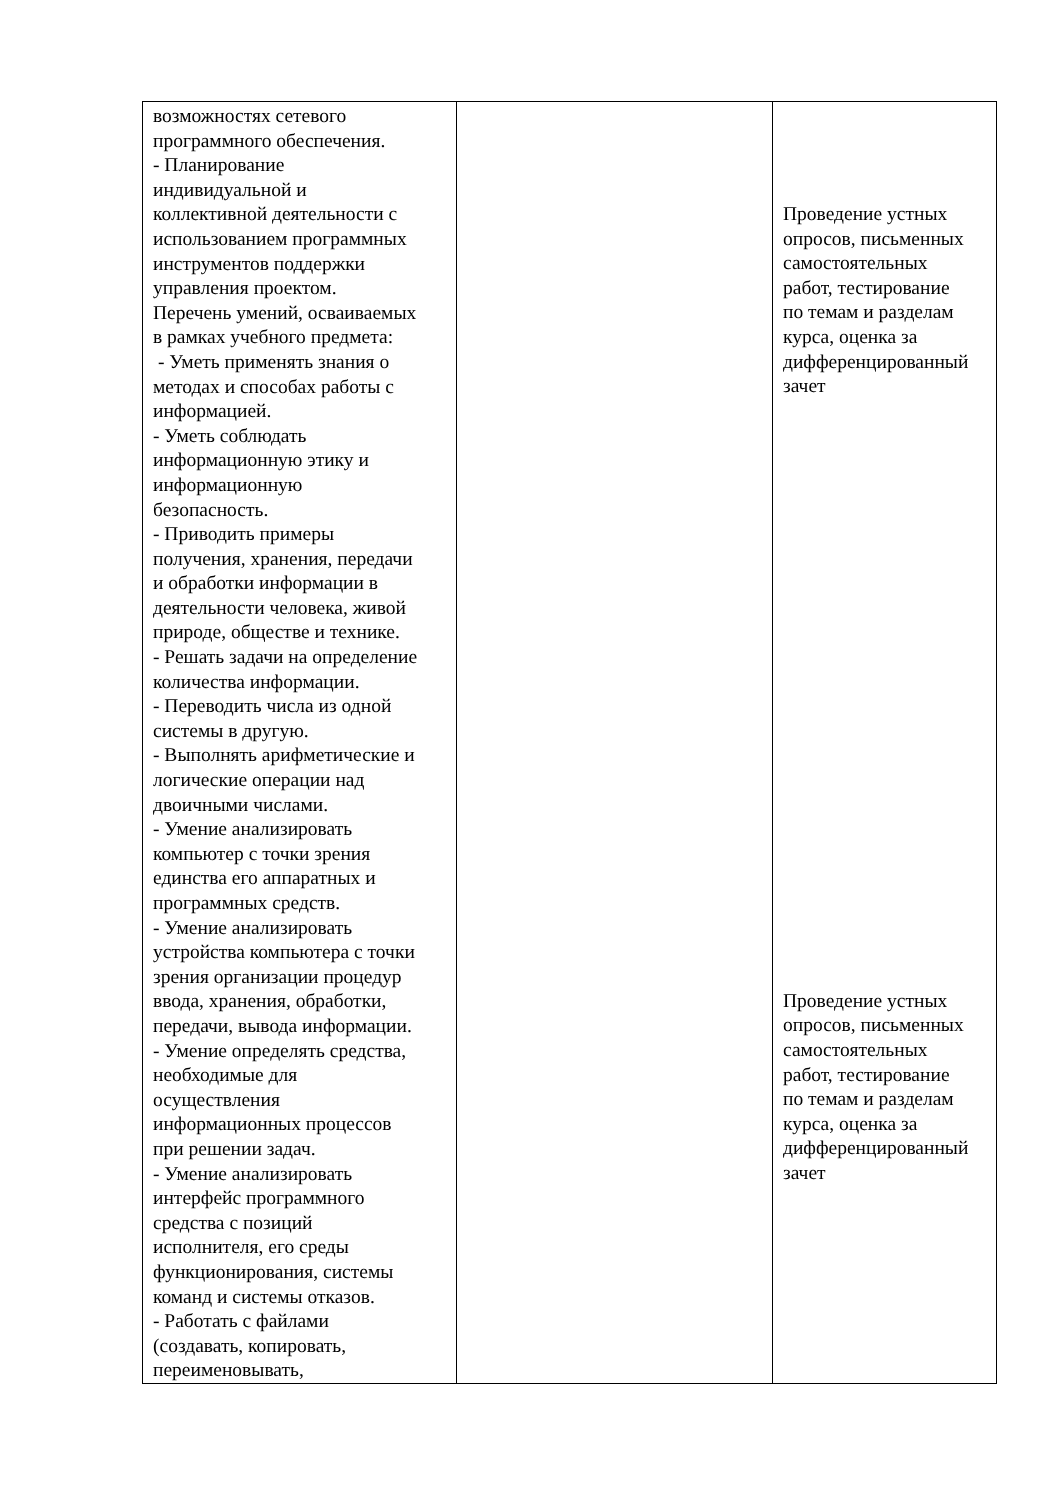| возможностях сетевого программного обеспечения. - Планирование индивидуальной и коллективной деятельности с использованием программных инструментов поддержки управления проектом. Перечень умений, осваиваемых в рамках учебного предмета: - Уметь применять знания о методах и способах работы с информацией. - Уметь соблюдать информационную этику и информационную безопасность. - Приводить примеры получения, хранения, передачи и обработки информации в деятельности человека, живой природе, обществе и технике. - Решать задачи на определение количества информации. - Переводить числа из одной системы в другую. - Выполнять арифметические и логические операции над двоичными числами. - Умение анализировать компьютер с точки зрения единства его аппаратных и программных средств. - Умение анализировать устройства компьютера с точки зрения организации процедур ввода, хранения, обработки, передачи, вывода информации. - Умение определять средства, необходимые для осуществления информационных процессов при решении задач. - Умение анализировать интерфейс программного средства с позиций исполнителя, его среды функционирования, системы команд и системы отказов. - Работать с файлами (создавать, копировать, переименовывать, | | Проведение устных опросов, письменных самостоятельных работ, тестирование по темам и разделам курса, оценка за дифференцированный зачет Проведение устных опросов, письменных самостоятельных работ, тестирование по темам и разделам курса, оценка за дифференцированный зачет |